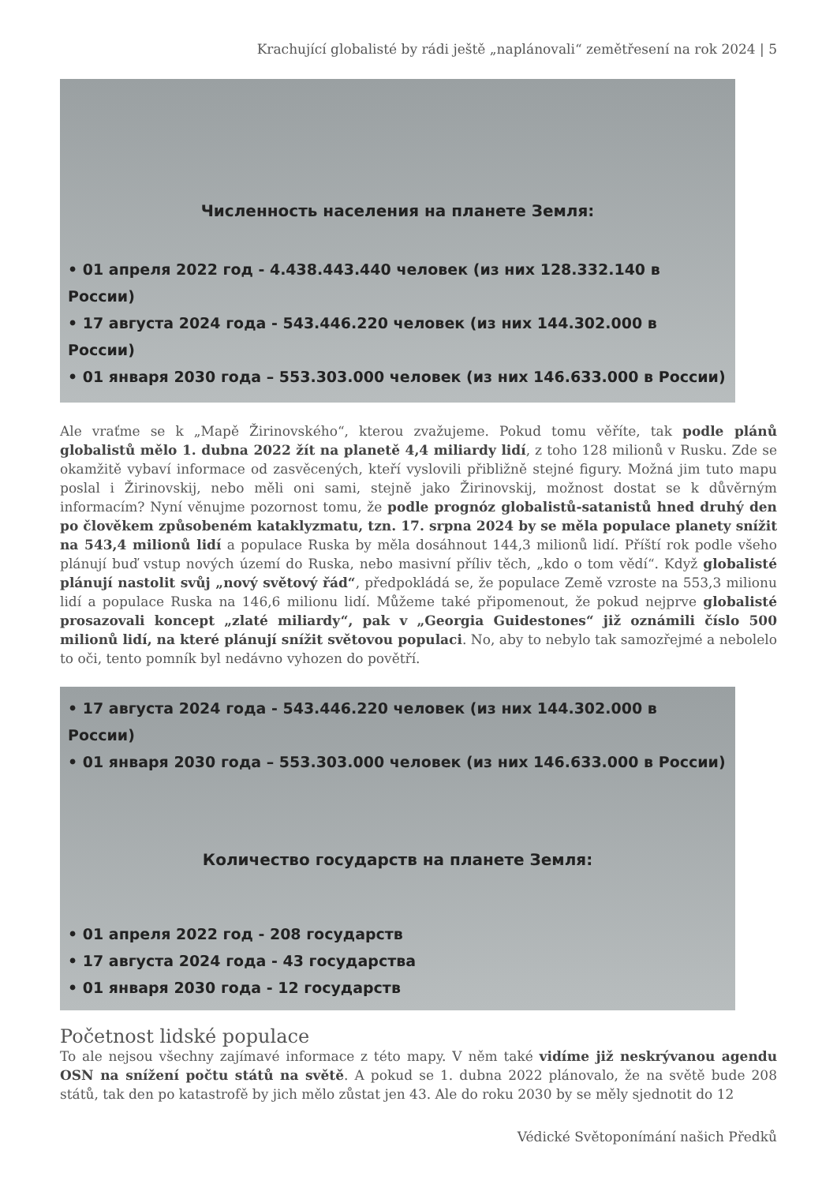Krachující globalisté by rádi ještě „naplánovali“ zemětřesení na rok 2024 | 5
Численность населения на планете Земля:
• 01 апреля 2022 год - 4.438.443.440 человек (из них 128.332.140 в России)
• 17 августа 2024 года - 543.446.220 человек (из них 144.302.000 в России)
• 01 января 2030 года – 553.303.000 человек (из них 146.633.000 в России)
Ale vraťme se k „Mapě Žirinovského“, kterou zvažujeme. Pokud tomu věříte, tak podle plánů globalistů mělo 1. dubna 2022 žít na planetě 4,4 miliardy lidí, z toho 128 milionů v Rusku. Zde se okamžitě vybaví informace od zasvěcených, kteří vyslovili přibližně stejné figury. Možná jim tuto mapu poslal i Žirinovskij, nebo měli oni sami, stejně jako Žirinovskij, možnost dostat se k důvěrným informacím? Nyní věnujme pozornost tomu, že podle prognóz globalistů-satanistů hned druhý den po člověkem způsobeném kataklyzmatu, tzn. 17. srpna 2024 by se měla populace planety snížit na 543,4 milionů lidí a populace Ruska by měla dosáhnout 144,3 milionů lidí. Příští rok podle všeho plánují buď vstup nových území do Ruska, nebo masivní příliv těch, „kdo o tom vědí“. Když globalisté plánují nastolit svůj „nový světový řád“, předpokládá se, že populace Země vzroste na 553,3 milionu lidí a populace Ruska na 146,6 milionu lidí. Můžeme také připomenout, že pokud nejprve globalisté prosazovali koncept „zlaté miliardy“, pak v „Georgia Guidestones“ již oznámili číslo 500 milionů lidí, na které plánují snížit světovou populaci. No, aby to nebylo tak samozřejmé a nebolelo to oči, tento pomník byl nedávno vyhozen do povětří.
• 17 августа 2024 года - 543.446.220 человек (из них 144.302.000 в России)
• 01 января 2030 года – 553.303.000 человек (из них 146.633.000 в России)
Количество государств на планете Земля:
• 01 апреля 2022 год - 208 государств
• 17 августа 2024 года - 43 государства
• 01 января 2030 года - 12 государств
Početnost lidské populace
To ale nejsou všechny zajímavé informace z této mapy. V něm také vidíme již neskrývanou agendu OSN na snížení počtu států na světě. A pokud se 1. dubna 2022 plánovalo, že na světě bude 208 států, tak den po katastrofě by jich mělo zůstat jen 43. Ale do roku 2030 by se měly sjednotit do 12
Védické Světoponímání našich Předků